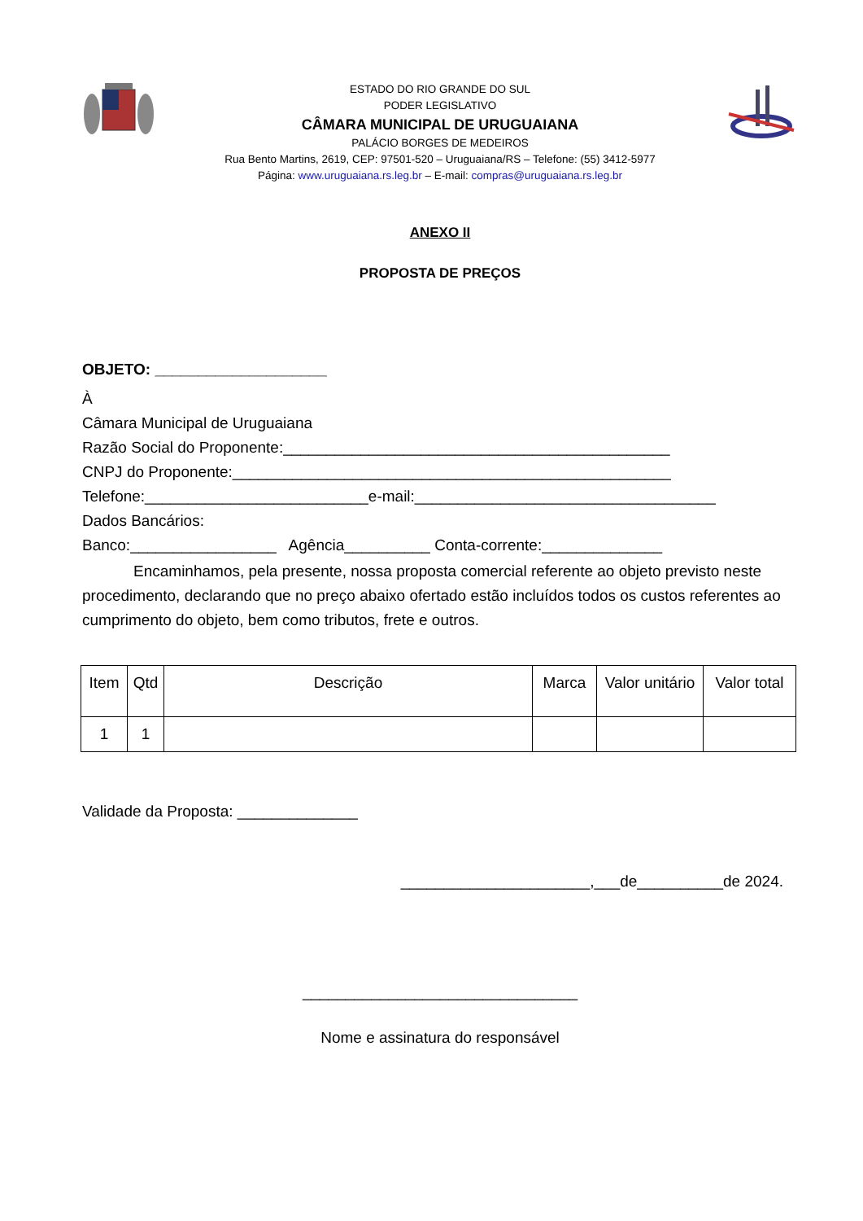ESTADO DO RIO GRANDE DO SUL
PODER LEGISLATIVO
CÂMARA MUNICIPAL DE URUGUAIANA
PALÁCIO BORGES DE MEDEIROS
Rua Bento Martins, 2619, CEP: 97501-520 – Uruguaiana/RS – Telefone: (55) 3412-5977
Página: www.uruguaiana.rs.leg.br – E-mail: compras@uruguaiana.rs.leg.br
ANEXO II
PROPOSTA DE PREÇOS
OBJETO: ____________________
À
Câmara Municipal de Uruguaiana
Razão Social do Proponente:_____________________________________________
CNPJ do Proponente:___________________________________________________
Telefone:__________________________e-mail:___________________________________
Dados Bancários:
Banco:_________________ Agência__________ Conta-corrente:______________
Encaminhamos, pela presente, nossa proposta comercial referente ao objeto previsto neste procedimento, declarando que no preço abaixo ofertado estão incluídos todos os custos referentes ao cumprimento do objeto, bem como tributos, frete e outros.
| Item | Qtd | Descrição | Marca | Valor unitário | Valor total |
| --- | --- | --- | --- | --- | --- |
| 1 | 1 | | | | |
Validade da Proposta: ______________
______________________,___de__________de 2024.
________________________________
Nome e assinatura do responsável